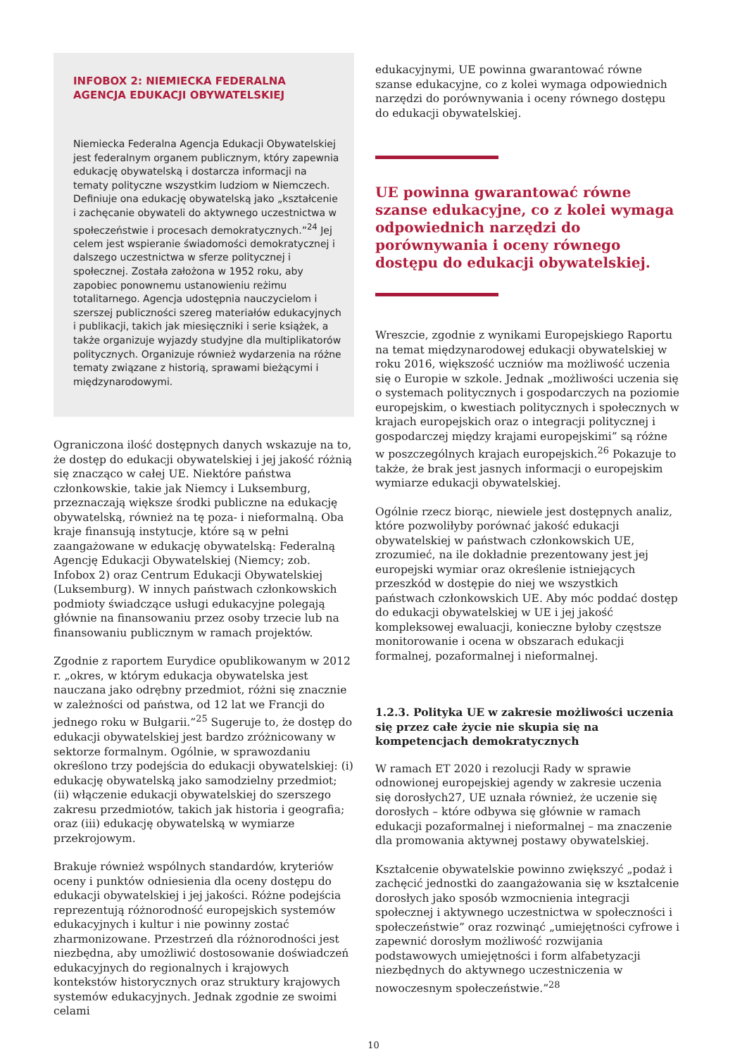INFOBOX 2: NIEMIECKA FEDERALNA AGENCJA EDUKACJI OBYWATELSKIEJ
Niemiecka Federalna Agencja Edukacji Obywatelskiej jest federalnym organem publicznym, który zapewnia edukację obywatelską i dostarcza informacji na tematy polityczne wszystkim ludziom w Niemczech. Definiuje ona edukację obywatelską jako „kształcenie i zachęcanie obywateli do aktywnego uczestnictwa w społeczeństwie i procesach demokratycznych.”<sup>24</sup> Jej celem jest wspieranie świadomości demokratycznej i dalszego uczestnictwa w sferze politycznej i społecznej. Została założona w 1952 roku, aby zapobiec ponownemu ustanowieniu reżimu totalitarnego. Agencja udostępnia nauczycielom i szerszej publiczności szereg materiałów edukacyjnych i publikacji, takich jak miesięczniki i serie książek, a także organizuje wyjazdy studyjne dla multiplikatorów politycznych. Organizuje również wydarzenia na różne tematy związane z historią, sprawami bieżącymi i międzynarodowymi.
Ograniczona ilość dostępnych danych wskazuje na to, że dostęp do edukacji obywatelskiej i jej jakość różnią się znacząco w całej UE. Niektóre państwa członkowskie, takie jak Niemcy i Luksemburg, przeznaczają większe środki publiczne na edukację obywatelską, również na tę poza- i nieformalną. Oba kraje finansują instytucje, które są w pełni zaangażowane w edukację obywatelską: Federalną Agencję Edukacji Obywatelskiej (Niemcy; zob. Infobox 2) oraz Centrum Edukacji Obywatelskiej (Luksemburg). W innych państwach członkowskich podmioty świadczące usługi edukacyjne polegają głównie na finansowaniu przez osoby trzecie lub na finansowaniu publicznym w ramach projektów.
Zgodnie z raportem Eurydice opublikowanym w 2012 r. „okres, w którym edukacja obywatelska jest nauczana jako odrębny przedmiot, różni się znacznie w zależności od państwa, od 12 lat we Francji do jednego roku w Bułgarii.”<sup>25</sup> Sugeruje to, że dostęp do edukacji obywatelskiej jest bardzo zróżnicowany w sektorze formalnym. Ogólnie, w sprawozdaniu określono trzy podejścia do edukacji obywatelskiej: (i) edukację obywatelską jako samodzielny przedmiot; (ii) włączenie edukacji obywatelskiej do szerszego zakresu przedmiotów, takich jak historia i geografia; oraz (iii) edukację obywatelską w wymiarze przekrojowym.
Brakuje również wspólnych standardów, kryteriów oceny i punktów odniesienia dla oceny dostępu do edukacji obywatelskiej i jej jakości. Różne podejścia reprezentują różnorodność europejskich systemów edukacyjnych i kultur i nie powinny zostać zharmonizowane. Przestrzeń dla różnorodności jest niezbędna, aby umożliwić dostosowanie doświadczeń edukacyjnych do regionalnych i krajowych kontekstów historycznych oraz struktury krajowych systemów edukacyjnych. Jednak zgodnie ze swoimi celami
edukacyjnymi, UE powinna gwarantować równe szanse edukacyjne, co z kolei wymaga odpowiednich narzędzi do porównywania i oceny równego dostępu do edukacji obywatelskiej.
UE powinna gwarantować równe szanse edukacyjne, co z kolei wymaga odpowiednich narzędzi do porównywania i oceny równego dostępu do edukacji obywatelskiej.
Wreszcie, zgodnie z wynikami Europejskiego Raportu na temat międzynarodowej edukacji obywatelskiej w roku 2016, większość uczniów ma możliwość uczenia się o Europie w szkole. Jednak „możliwości uczenia się o systemach politycznych i gospodarczych na poziomie europejskim, o kwestiach politycznych i społecznych w krajach europejskich oraz o integracji politycznej i gospodarczej między krajami europejskimi” są różne w poszczególnych krajach europejskich.<sup>26</sup> Pokazuje to także, że brak jest jasnych informacji o europejskim wymiarze edukacji obywatelskiej.
Ogólnie rzecz biorąc, niewiele jest dostępnych analiz, które pozwoliłyby porównać jakość edukacji obywatelskiej w państwach członkowskich UE, zrozumieć, na ile dokładnie prezentowany jest jej europejski wymiar oraz określenie istniejących przeszkód w dostępie do niej we wszystkich państwach członkowskich UE. Aby móc poddać dostęp do edukacji obywatelskiej w UE i jej jakość kompleksowej ewaluacji, konieczne byłoby częstsze monitorowanie i ocena w obszarach edukacji formalnej, pozaformalnej i nieformalnej.
1.2.3. Polityka UE w zakresie możliwości uczenia się przez całe życie nie skupia się na kompetencjach demokratycznych
W ramach ET 2020 i rezolucji Rady w sprawie odnowionej europejskiej agendy w zakresie uczenia się dorosłych27, UE uznała również, że uczenie się dorosłych – które odbywa się głównie w ramach edukacji pozaformalnej i nieformalnej – ma znaczenie dla promowania aktywnej postawy obywatelskiej.
Kształcenie obywatelskie powinno zwiększyć „podaż i zachęcić jednostki do zaangażowania się w kształcenie dorosłych jako sposób wzmocnienia integracji społecznej i aktywnego uczestnictwa w społeczności i społeczeństwie” oraz rozwinąć „umiejętności cyfrowe i zapewnić dorosłym możliwość rozwijania podstawowych umiejętności i form alfabetyzacji niezbędnych do aktywnego uczestniczenia w nowoczesnym społeczeństwie.”<sup>28</sup>
10